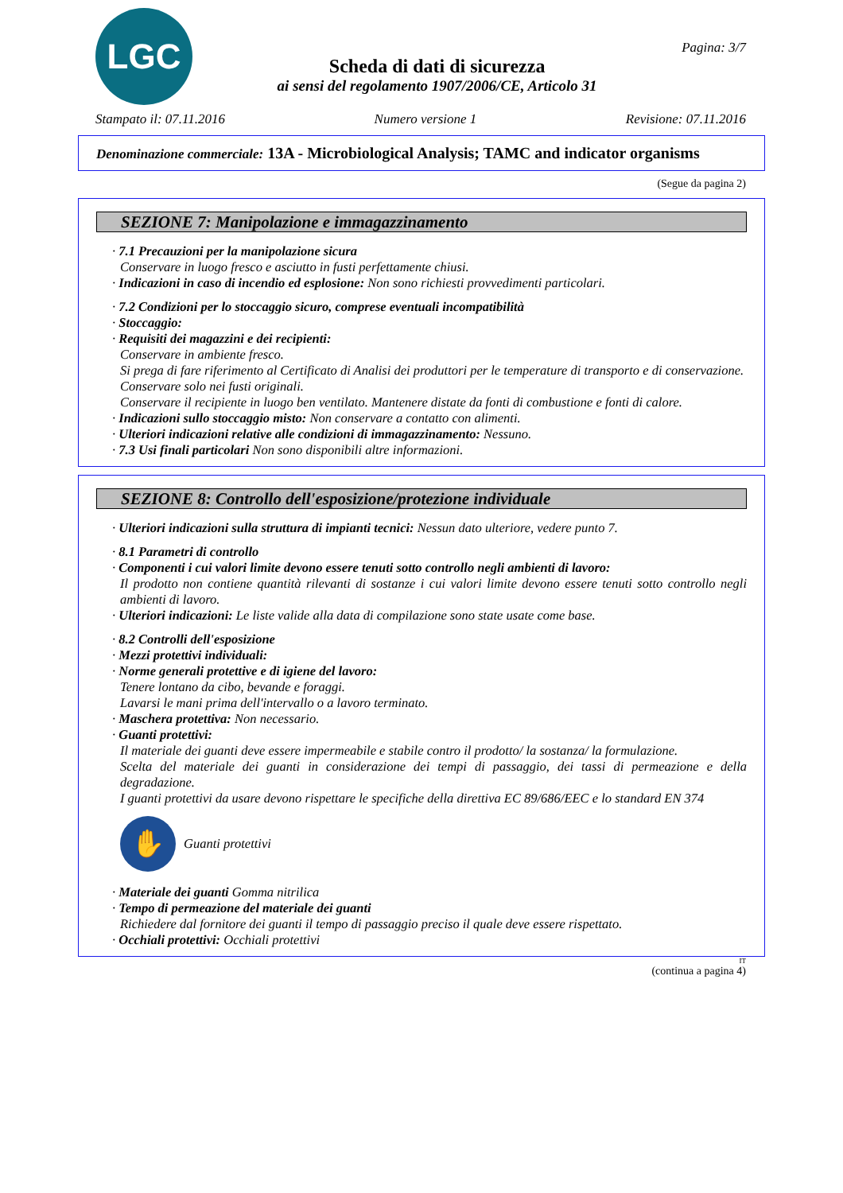LGC
Scheda di dati di sicurezza
ai sensi del regolamento 1907/2006/CE, Articolo 31
Pagina: 3/7
Stampato il: 07.11.2016 Numero versione 1 Revisione: 07.11.2016
Denominazione commerciale: 13A - Microbiological Analysis; TAMC and indicator organisms
(Segue da pagina 2)
SEZIONE 7: Manipolazione e immagazzinamento
· 7.1 Precauzioni per la manipolazione sicura
Conservare in luogo fresco e asciutto in fusti perfettamente chiusi.
· Indicazioni in caso di incendio ed esplosione: Non sono richiesti provvedimenti particolari.
· 7.2 Condizioni per lo stoccaggio sicuro, comprese eventuali incompatibilità
· Stoccaggio:
· Requisiti dei magazzini e dei recipienti:
Conservare in ambiente fresco.
Si prega di fare riferimento al Certificato di Analisi dei produttori per le temperature di transporto e di conservazione.
Conservare solo nei fusti originali.
Conservare il recipiente in luogo ben ventilato. Mantenere distate da fonti di combustione e fonti di calore.
· Indicazioni sullo stoccaggio misto: Non conservare a contatto con alimenti.
· Ulteriori indicazioni relative alle condizioni di immagazzinamento: Nessuno.
· 7.3 Usi finali particolari Non sono disponibili altre informazioni.
SEZIONE 8: Controllo dell'esposizione/protezione individuale
· Ulteriori indicazioni sulla struttura di impianti tecnici: Nessun dato ulteriore, vedere punto 7.
· 8.1 Parametri di controllo
· Componenti i cui valori limite devono essere tenuti sotto controllo negli ambienti di lavoro:
Il prodotto non contiene quantità rilevanti di sostanze i cui valori limite devono essere tenuti sotto controllo negli ambienti di lavoro.
· Ulteriori indicazioni: Le liste valide alla data di compilazione sono state usate come base.
· 8.2 Controlli dell'esposizione
· Mezzi protettivi individuali:
· Norme generali protettive e di igiene del lavoro:
Tenere lontano da cibo, bevande e foraggi.
Lavarsi le mani prima dell'intervallo o a lavoro terminato.
· Maschera protettiva: Non necessario.
· Guanti protettivi:
Il materiale dei guanti deve essere impermeabile e stabile contro il prodotto/ la sostanza/ la formulazione.
Scelta del materiale dei guanti in considerazione dei tempi di passaggio, dei tassi di permeazione e della degradazione.
I guanti protettivi da usare devono rispettare le specifiche della direttiva EC 89/686/EEC e lo standard EN 374
✋
Guanti protettivi
· Materiale dei guanti Gomma nitrilica
· Tempo di permeazione del materiale dei guanti
Richiedere dal fornitore dei guanti il tempo di passaggio preciso il quale deve essere rispettato.
· Occhiali protettivi: Occhiali protettivi
IT
(continua a pagina 4)